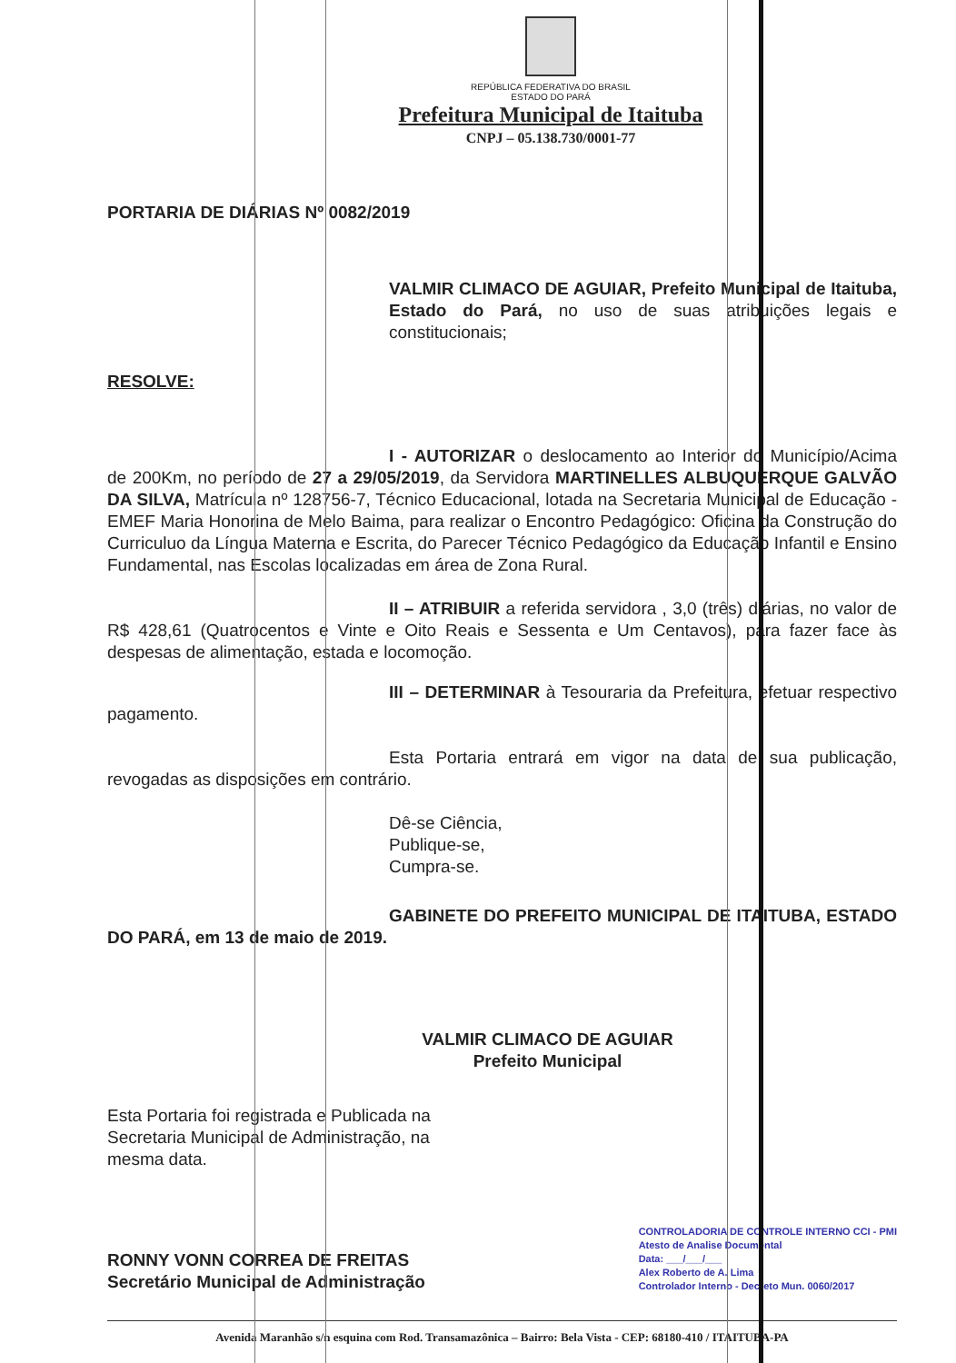REPÚBLICA FEDERATIVA DO BRASIL
ESTADO DO PARÁ
Prefeitura Municipal de Itaituba
CNPJ – 05.138.730/0001-77
PORTARIA DE DIÁRIAS Nº 0082/2019
VALMIR CLIMACO DE AGUIAR, Prefeito Municipal de Itaituba, Estado do Pará, no uso de suas atribuições legais e constitucionais;
RESOLVE:
I - AUTORIZAR o deslocamento ao Interior do Município/Acima de 200Km, no período de 27 a 29/05/2019, da Servidora MARTINELLES ALBUQUERQUE GALVÃO DA SILVA, Matrícula nº 128756-7, Técnico Educacional, lotada na Secretaria Municipal de Educação - EMEF Maria Honorina de Melo Baima, para realizar o Encontro Pedagógico: Oficina da Construção do Curriculuo da Língua Materna e Escrita, do Parecer Técnico Pedagógico da Educação Infantil e Ensino Fundamental, nas Escolas localizadas em área de Zona Rural.
II – ATRIBUIR a referida servidora , 3,0 (três) diárias, no valor de R$ 428,61 (Quatrocentos e Vinte e Oito Reais e Sessenta e Um Centavos), para fazer face às despesas de alimentação, estada e locomoção.
III – DETERMINAR à Tesouraria da Prefeitura, efetuar respectivo pagamento.
Esta Portaria entrará em vigor na data de sua publicação, revogadas as disposições em contrário.
Dê-se Ciência,
Publique-se,
Cumpra-se.
GABINETE DO PREFEITO MUNICIPAL DE ITAITUBA, ESTADO DO PARÁ, em 13 de maio de 2019.
VALMIR CLIMACO DE AGUIAR
Prefeito Municipal
Esta Portaria foi registrada e Publicada na
Secretaria Municipal de Administração, na
mesma data.
RONNY VONN CORREA DE FREITAS
Secretário Municipal de Administração
CONTROLADORIA DE CONTROLE INTERNO CCI - PMI
Atesto de Analise Documental
Data: ___/___/___
Alex Roberto de A. Lima
Controlador Interno - Decreto Mun. 0060/2017
Avenida Maranhão s/n esquina com Rod. Transamazônica – Bairro: Bela Vista - CEP: 68180-410 / ITAITUBA-PA